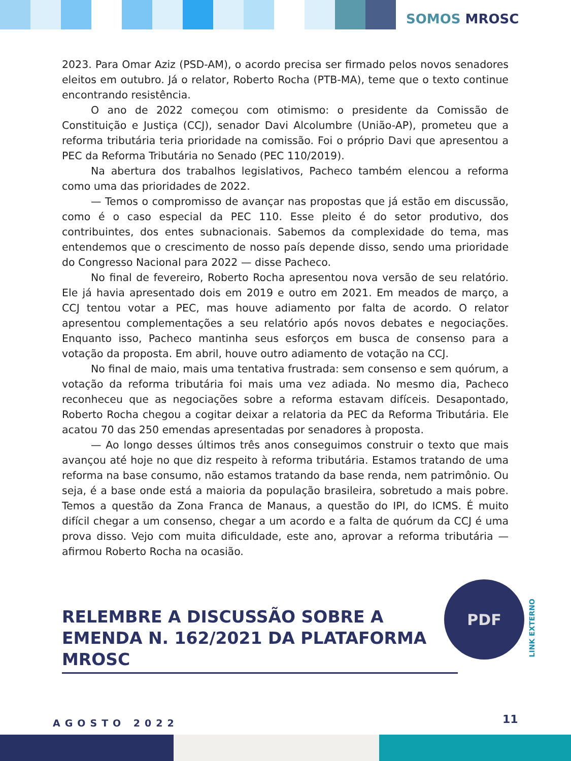SOMOS MROSC
2023. Para Omar Aziz (PSD-AM), o acordo precisa ser firmado pelos novos senadores eleitos em outubro. Já o relator, Roberto Rocha (PTB-MA), teme que o texto continue encontrando resistência.
O ano de 2022 começou com otimismo: o presidente da Comissão de Constituição e Justiça (CCJ), senador Davi Alcolumbre (União-AP), prometeu que a reforma tributária teria prioridade na comissão. Foi o próprio Davi que apresentou a PEC da Reforma Tributária no Senado (PEC 110/2019).
Na abertura dos trabalhos legislativos, Pacheco também elencou a reforma como uma das prioridades de 2022.
— Temos o compromisso de avançar nas propostas que já estão em discussão, como é o caso especial da PEC 110. Esse pleito é do setor produtivo, dos contribuintes, dos entes subnacionais. Sabemos da complexidade do tema, mas entendemos que o crescimento de nosso país depende disso, sendo uma prioridade do Congresso Nacional para 2022 — disse Pacheco.
No final de fevereiro, Roberto Rocha apresentou nova versão de seu relatório. Ele já havia apresentado dois em 2019 e outro em 2021. Em meados de março, a CCJ tentou votar a PEC, mas houve adiamento por falta de acordo. O relator apresentou complementações a seu relatório após novos debates e negociações. Enquanto isso, Pacheco mantinha seus esforços em busca de consenso para a votação da proposta. Em abril, houve outro adiamento de votação na CCJ.
No final de maio, mais uma tentativa frustrada: sem consenso e sem quórum, a votação da reforma tributária foi mais uma vez adiada. No mesmo dia, Pacheco reconheceu que as negociações sobre a reforma estavam difíceis. Desapontado, Roberto Rocha chegou a cogitar deixar a relatoria da PEC da Reforma Tributária. Ele acatou 70 das 250 emendas apresentadas por senadores à proposta.
— Ao longo desses últimos três anos conseguimos construir o texto que mais avançou até hoje no que diz respeito à reforma tributária. Estamos tratando de uma reforma na base consumo, não estamos tratando da base renda, nem patrimônio. Ou seja, é a base onde está a maioria da população brasileira, sobretudo a mais pobre. Temos a questão da Zona Franca de Manaus, a questão do IPI, do ICMS. É muito difícil chegar a um consenso, chegar a um acordo e a falta de quórum da CCJ é uma prova disso. Vejo com muita dificuldade, este ano, aprovar a reforma tributária — afirmou Roberto Rocha na ocasião.
RELEMBRE A DISCUSSÃO SOBRE A EMENDA N. 162/2021 DA PLATAFORMA MROSC
PDF
LINK EXTERNO
AGOSTO 2022 11